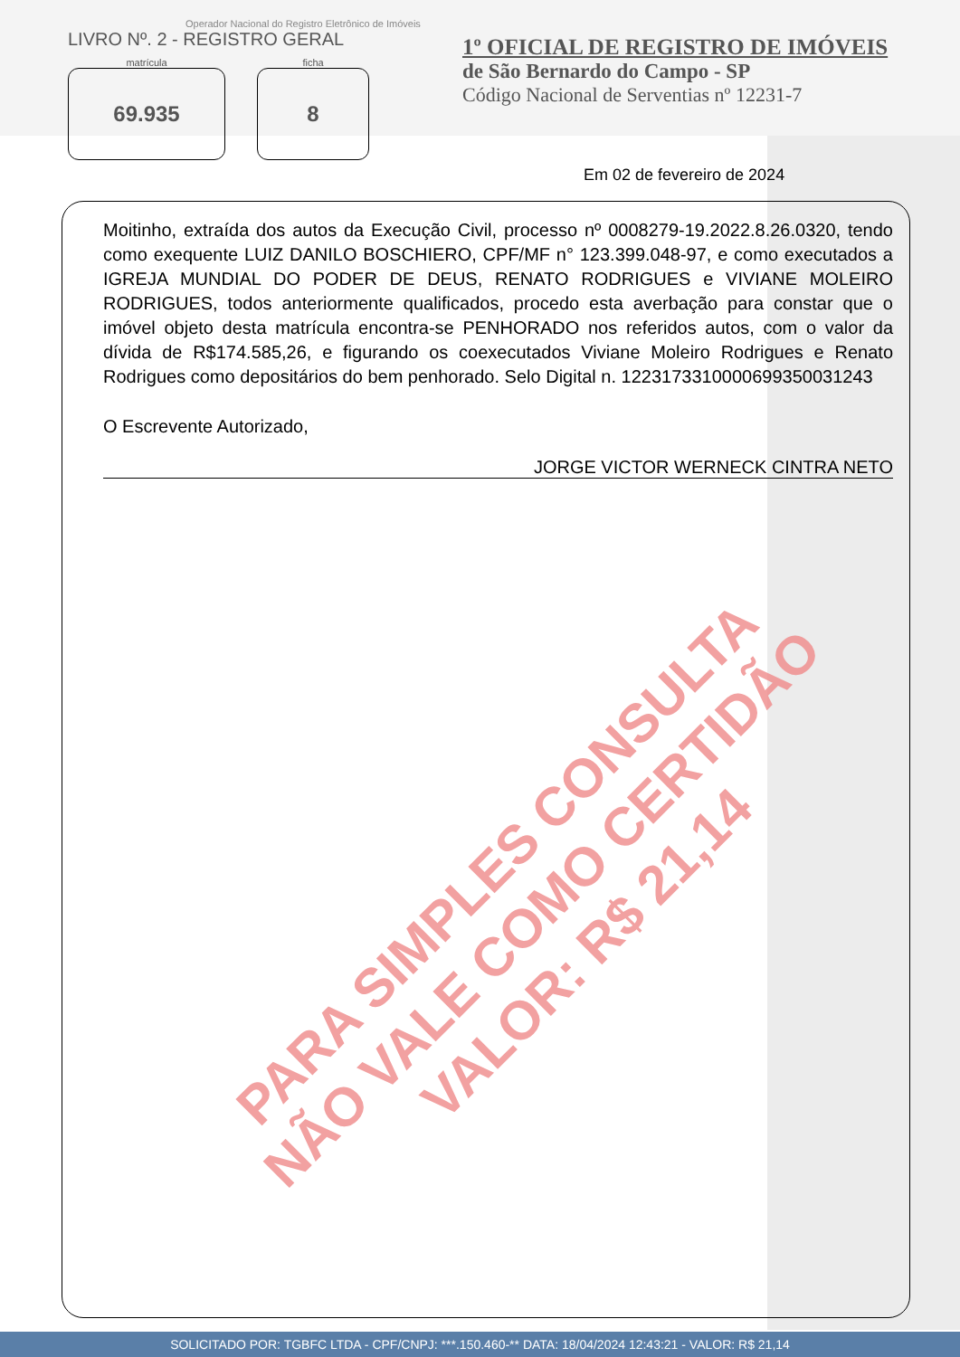Operador Nacional do Registro Eletrônico de Imóveis
LIVRO Nº. 2 - REGISTRO GERAL
matrícula
69.935
ficha
8
1º OFICIAL DE REGISTRO DE IMÓVEIS
de São Bernardo do Campo - SP
Código Nacional de Serventias nº 12231-7
Em 02 de fevereiro de 2024
Moitinho, extraída dos autos da Execução Civil, processo nº 0008279-19.2022.8.26.0320, tendo como exequente LUIZ DANILO BOSCHIERO, CPF/MF n° 123.399.048-97, e como executados a IGREJA MUNDIAL DO PODER DE DEUS, RENATO RODRIGUES e VIVIANE MOLEIRO RODRIGUES, todos anteriormente qualificados, procedo esta averbação para constar que o imóvel objeto desta matrícula encontra-se PENHORADO nos referidos autos, com o valor da dívida de R$174.585,26, e figurando os coexecutados Viviane Moleiro Rodrigues e Renato Rodrigues como depositários do bem penhorado. Selo Digital n. 1223173310000699350031243
O Escrevente Autorizado,
JORGE VICTOR WERNECK CINTRA NETO
PARA SIMPLES CONSULTA
NÃO VALE COMO CERTIDÃO
VALOR: R$ 21,14
SOLICITADO POR: TGBFC LTDA - CPF/CNPJ: ***.150.460-** DATA: 18/04/2024 12:43:21 - VALOR: R$ 21,14